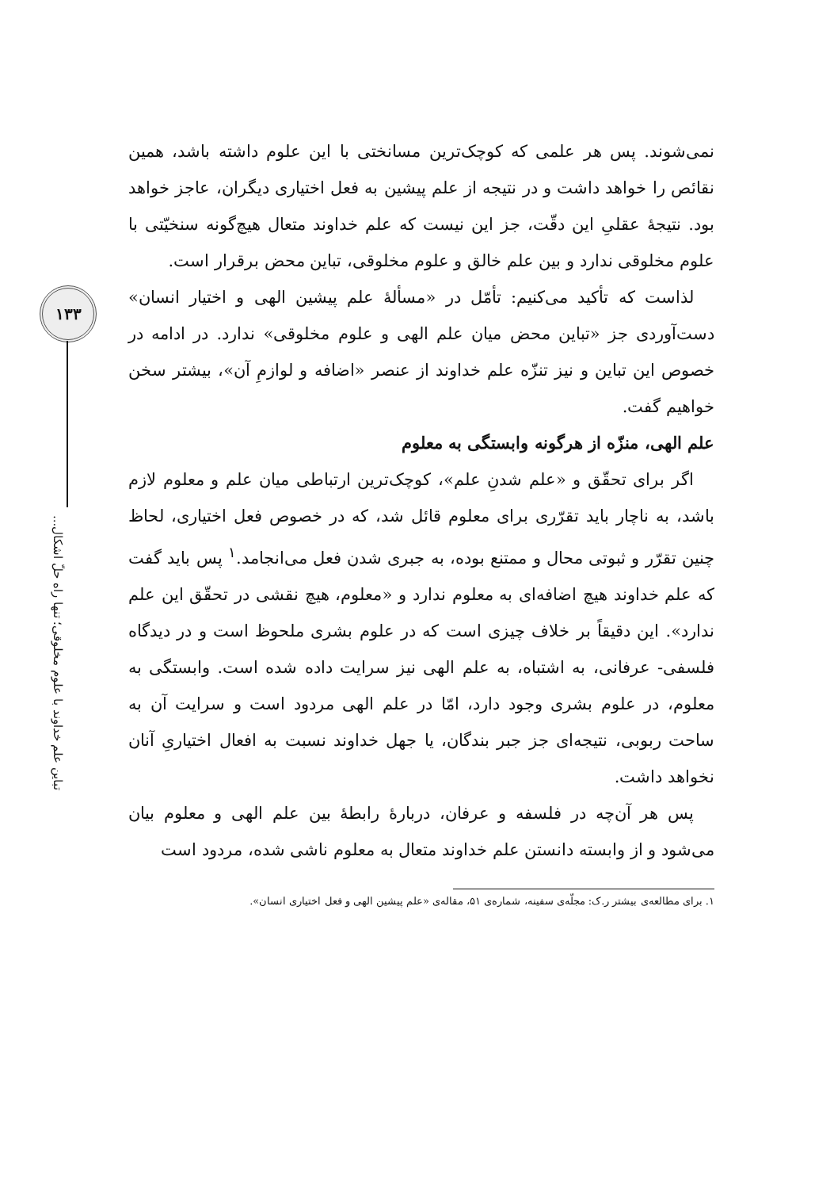۱۳۳
تباین علم خداوند با علوم مخلوقی؛ تنها راه حلّ اشکال...
نمی‌شوند. پس هر علمی که کوچک‌ترین مسانختی با این علوم داشته باشد، همین نقائص را خواهد داشت و در نتیجه از علم پیشین به فعل اختیاری دیگران، عاجز خواهد بود. نتیجهٔ عقلیِ این دقّت، جز این نیست که علم خداوند متعال هیچ‌گونه سنخیّتی با علوم مخلوقی ندارد و بین علم خالق و علوم مخلوقی، تباین محض برقرار است.
لذاست که تأکید می‌کنیم: تأمّل در «مسألهٔ علم پیشین الهی و اختیار انسان» دست‌آوردی جز «تباین محض میان علم الهی و علوم مخلوقی» ندارد. در ادامه در خصوص این تباین و نیز تنزّه علم خداوند از عنصر «اضافه و لوازمِ آن»، بیشتر سخن خواهیم گفت.
علم الهی، منزّه از هرگونه وابستگی به معلوم
اگر برای تحقّق و «علم شدنِ علم»، کوچک‌ترین ارتباطی میان علم و معلوم لازم باشد، به ناچار باید تقرّری برای معلوم قائل شد، که در خصوص فعل اختیاری، لحاظ چنین تقرّر و ثبوتی محال و ممتنع بوده، به جبری شدن فعل می‌انجامد.<sup>۱</sup> پس باید گفت که علم خداوند هیچ اضافه‌ای به معلوم ندارد و «معلوم، هیچ نقشی در تحقّق این علم ندارد». این دقیقاً بر خلاف چیزی است که در علوم بشری ملحوظ است و در دیدگاه فلسفی- عرفانی، به اشتباه، به علم الهی نیز سرایت داده شده است. وابستگی به معلوم، در علوم بشری وجود دارد، امّا در علم الهی مردود است و سرایت آن به ساحت ربوبی، نتیجه‌ای جز جبر بندگان، یا جهل خداوند نسبت به افعال اختیاریِ آنان نخواهد داشت.
پس هر آن‌چه در فلسفه و عرفان، دربارهٔ رابطهٔ بین علم الهی و معلوم بیان می‌شود و از وابسته دانستن علم خداوند متعال به معلوم ناشی شده، مردود است
۱. برای مطالعه‌ی بیشتر ر.ک: مجلّه‌ی سفینه، شماره‌ی ۵۱، مقاله‌ی «علم پیشین الهی و فعل اختیاری انسان».